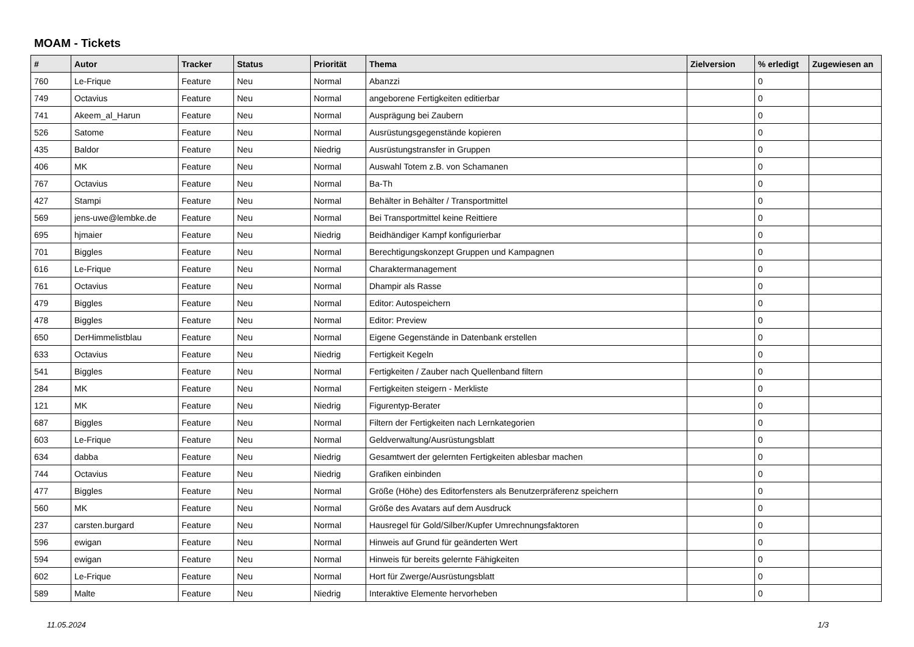MOAM - Tickets
| # | Autor | Tracker | Status | Priorität | Thema | Zielversion | % erledigt | Zugewiesen an |
| --- | --- | --- | --- | --- | --- | --- | --- | --- |
| 760 | Le-Frique | Feature | Neu | Normal | Abanzzi | | 0 | |
| 749 | Octavius | Feature | Neu | Normal | angeborene Fertigkeiten editierbar | | 0 | |
| 741 | Akeem_al_Harun | Feature | Neu | Normal | Ausprägung bei Zaubern | | 0 | |
| 526 | Satome | Feature | Neu | Normal | Ausrüstungsgegenstände kopieren | | 0 | |
| 435 | Baldor | Feature | Neu | Niedrig | Ausrüstungstransfer in Gruppen | | 0 | |
| 406 | MK | Feature | Neu | Normal | Auswahl Totem z.B. von Schamanen | | 0 | |
| 767 | Octavius | Feature | Neu | Normal | Ba-Th | | 0 | |
| 427 | Stampi | Feature | Neu | Normal | Behälter in Behälter / Transportmittel | | 0 | |
| 569 | jens-uwe@lembke.de | Feature | Neu | Normal | Bei Transportmittel keine Reittiere | | 0 | |
| 695 | hjmaier | Feature | Neu | Niedrig | Beidhändiger Kampf konfigurierbar | | 0 | |
| 701 | Biggles | Feature | Neu | Normal | Berechtigungskonzept Gruppen und Kampagnen | | 0 | |
| 616 | Le-Frique | Feature | Neu | Normal | Charaktermanagement | | 0 | |
| 761 | Octavius | Feature | Neu | Normal | Dhampir als Rasse | | 0 | |
| 479 | Biggles | Feature | Neu | Normal | Editor: Autospeichern | | 0 | |
| 478 | Biggles | Feature | Neu | Normal | Editor: Preview | | 0 | |
| 650 | DerHimmelistblau | Feature | Neu | Normal | Eigene Gegenstände in Datenbank erstellen | | 0 | |
| 633 | Octavius | Feature | Neu | Niedrig | Fertigkeit Kegeln | | 0 | |
| 541 | Biggles | Feature | Neu | Normal | Fertigkeiten / Zauber nach Quellenband filtern | | 0 | |
| 284 | MK | Feature | Neu | Normal | Fertigkeiten steigern - Merkliste | | 0 | |
| 121 | MK | Feature | Neu | Niedrig | Figurentyp-Berater | | 0 | |
| 687 | Biggles | Feature | Neu | Normal | Filtern der Fertigkeiten nach Lernkategorien | | 0 | |
| 603 | Le-Frique | Feature | Neu | Normal | Geldverwaltung/Ausrüstungsblatt | | 0 | |
| 634 | dabba | Feature | Neu | Niedrig | Gesamtwert der gelernten Fertigkeiten ablesbar machen | | 0 | |
| 744 | Octavius | Feature | Neu | Niedrig | Grafiken einbinden | | 0 | |
| 477 | Biggles | Feature | Neu | Normal | Größe (Höhe) des Editorfensters als Benutzerpräferenz speichern | | 0 | |
| 560 | MK | Feature | Neu | Normal | Größe des Avatars auf dem Ausdruck | | 0 | |
| 237 | carsten.burgard | Feature | Neu | Normal | Hausregel für Gold/Silber/Kupfer Umrechnungsfaktoren | | 0 | |
| 596 | ewigan | Feature | Neu | Normal | Hinweis auf Grund für geänderten Wert | | 0 | |
| 594 | ewigan | Feature | Neu | Normal | Hinweis für bereits gelernte Fähigkeiten | | 0 | |
| 602 | Le-Frique | Feature | Neu | Normal | Hort für Zwerge/Ausrüstungsblatt | | 0 | |
| 589 | Malte | Feature | Neu | Niedrig | Interaktive Elemente hervorheben | | 0 | |
11.05.2024 1/3